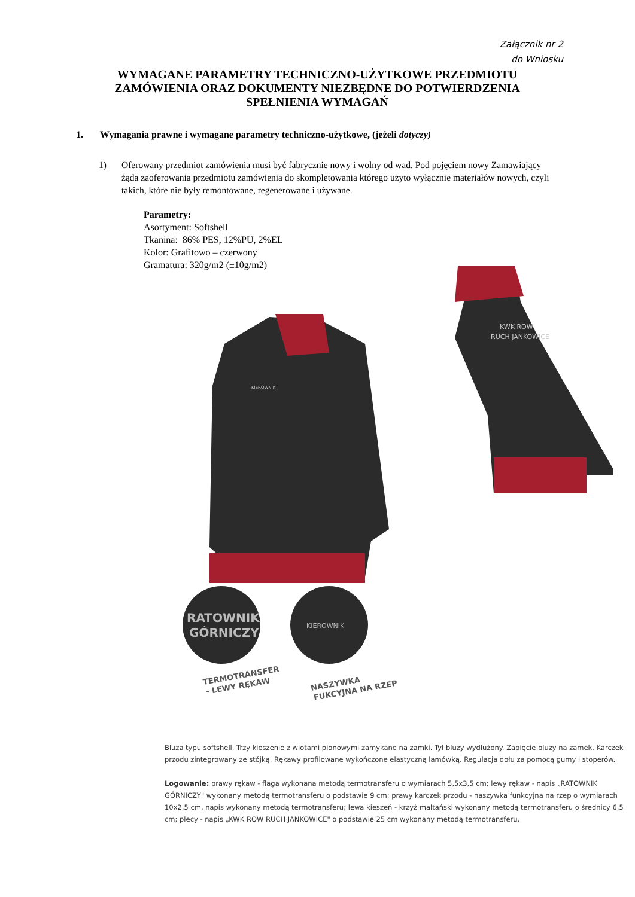Załącznik nr 2
do Wniosku
WYMAGANE PARAMETRY TECHNICZNO-UŻYTKOWE PRZEDMIOTU ZAMÓWIENIA ORAZ DOKUMENTY NIEZBĘDNE DO POTWIERDZENIA SPEŁNIENIA WYMAGAŃ
1. Wymagania prawne i wymagane parametry techniczno-użytkowe, (jeżeli dotyczy)
1) Oferowany przedmiot zamówienia musi być fabrycznie nowy i wolny od wad. Pod pojęciem nowy Zamawiający żąda zaoferowania przedmiotu zamówienia do skompletowania którego użyto wyłącznie materiałów nowych, czyli takich, które nie były remontowane, regenerowane i używane.
Parametry:
Asortyment: Softshell
Tkanina: 86% PES, 12%PU, 2%EL
Kolor: Grafitowo – czerwony
Gramatura: 320g/m2 (±10g/m2)
KWK ROW
RUCH JANKOWICE
KIEROWNIK
RATOWNIK
GÓRNICZY
KIEROWNIK
TERMOTRANSFER
- LEWY RĘKAW
NASZYWKA
FUKCYJNA NA RZEP
Bluza typu softshell. Trzy kieszenie z wlotami pionowymi zamykane na zamki. Tył bluzy wydłużony. Zapięcie bluzy na zamek. Karczek przodu zintegrowany ze stójką. Rękawy profilowane wykończone elastyczną lamówką. Regulacja dołu za pomocą gumy i stoperów.
Logowanie: prawy rękaw - flaga wykonana metodą termotransferu o wymiarach 5,5x3,5 cm; lewy rękaw - napis „RATOWNIK GÓRNICZY" wykonany metodą termotransferu o podstawie 9 cm; prawy karczek przodu - naszywka funkcyjna na rzep o wymiarach 10x2,5 cm, napis wykonany metodą termotransferu; lewa kieszeń - krzyż maltański wykonany metodą termotransferu o średnicy 6,5 cm; plecy - napis „KWK ROW RUCH JANKOWICE" o podstawie 25 cm wykonany metodą termotransferu.